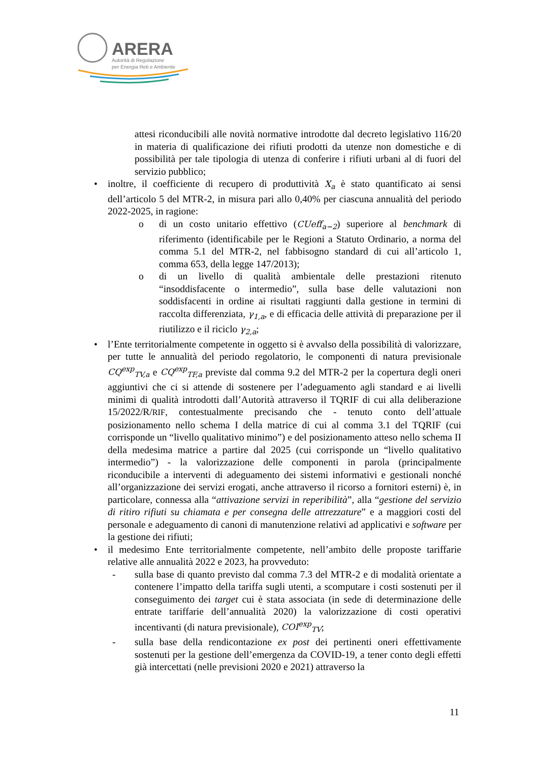ARERA
Autorità di Regolazione
per Energia Reti e Ambiente
attesi riconducibili alle novità normative introdotte dal decreto legislativo 116/20 in materia di qualificazione dei rifiuti prodotti da utenze non domestiche e di possibilità per tale tipologia di utenza di conferire i rifiuti urbani al di fuori del servizio pubblico;
• inoltre, il coefficiente di recupero di produttività X<sub>a</sub> è stato quantificato ai sensi dell’articolo 5 del MTR-2, in misura pari allo 0,40% per ciascuna annualità del periodo 2022-2025, in ragione:
o di un costo unitario effettivo (CUeff<sub>a−2</sub>) superiore al benchmark di riferimento (identificabile per le Regioni a Statuto Ordinario, a norma del comma 5.1 del MTR-2, nel fabbisogno standard di cui all’articolo 1, comma 653, della legge 147/2013);
o di un livello di qualità ambientale delle prestazioni ritenuto “insoddisfacente o intermedio”, sulla base delle valutazioni non soddisfacenti in ordine ai risultati raggiunti dalla gestione in termini di raccolta differenziata, γ<sub>1,a</sub>, e di efficacia delle attività di preparazione per il riutilizzo e il riciclo γ<sub>2,a</sub>;
• l’Ente territorialmente competente in oggetto si è avvalso della possibilità di valorizzare, per tutte le annualità del periodo regolatorio, le componenti di natura previsionale CQ<sup>exp</sup><sub>TV,a</sub> e CQ<sup>exp</sup><sub>TF,a</sub> previste dal comma 9.2 del MTR-2 per la copertura degli oneri aggiuntivi che ci si attende di sostenere per l’adeguamento agli standard e ai livelli minimi di qualità introdotti dall’Autorità attraverso il TQRIF di cui alla deliberazione 15/2022/R/RIF, contestualmente precisando che - tenuto conto dell’attuale posizionamento nello schema I della matrice di cui al comma 3.1 del TQRIF (cui corrisponde un “livello qualitativo minimo”) e del posizionamento atteso nello schema II della medesima matrice a partire dal 2025 (cui corrisponde un “livello qualitativo intermedio”) - la valorizzazione delle componenti in parola (principalmente riconducibile a interventi di adeguamento dei sistemi informativi e gestionali nonché all’organizzazione dei servizi erogati, anche attraverso il ricorso a fornitori esterni) è, in particolare, connessa alla “attivazione servizi in reperibilità”, alla “gestione del servizio di ritiro rifiuti su chiamata e per consegna delle attrezzature” e a maggiori costi del personale e adeguamento di canoni di manutenzione relativi ad applicativi e software per la gestione dei rifiuti;
• il medesimo Ente territorialmente competente, nell’ambito delle proposte tariffarie relative alle annualità 2022 e 2023, ha provveduto:
- sulla base di quanto previsto dal comma 7.3 del MTR-2 e di modalità orientate a contenere l’impatto della tariffa sugli utenti, a scomputare i costi sostenuti per il conseguimento dei target cui è stata associata (in sede di determinazione delle entrate tariffarie dell’annualità 2020) la valorizzazione di costi operativi incentivanti (di natura previsionale), COI<sup>exp</sup><sub>TV</sub>;
- sulla base della rendicontazione ex post dei pertinenti oneri effettivamente sostenuti per la gestione dell’emergenza da COVID-19, a tener conto degli effetti già intercettati (nelle previsioni 2020 e 2021) attraverso la
11